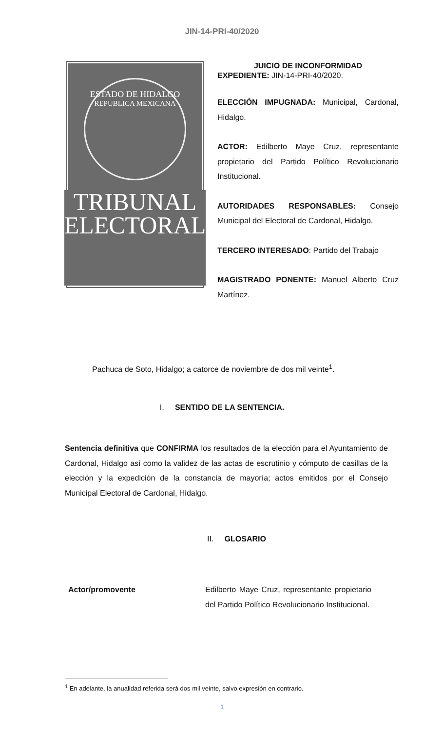JIN-14-PRI-40/2020
ESTADO DE HIDALGO
REPUBLICA MEXICANA
TRIBUNAL
ELECTORAL
JUICIO DE INCONFORMIDAD
EXPEDIENTE: JIN-14-PRI-40/2020.
ELECCIÓN IMPUGNADA: Municipal, Cardonal, Hidalgo.
ACTOR: Edilberto Maye Cruz, representante propietario del Partido Político Revolucionario Institucional.
AUTORIDADES RESPONSABLES: Consejo Municipal del Electoral de Cardonal, Hidalgo.
TERCERO INTERESADO: Partido del Trabajo
MAGISTRADO PONENTE: Manuel Alberto Cruz Martínez.
Pachuca de Soto, Hidalgo; a catorce de noviembre de dos mil veinte<sup>1</sup>.
I. SENTIDO DE LA SENTENCIA.
Sentencia definitiva que CONFIRMA los resultados de la elección para el Ayuntamiento de Cardonal, Hidalgo así como la validez de las actas de escrutinio y cómputo de casillas de la elección y la expedición de la constancia de mayoría; actos emitidos por el Consejo Municipal Electoral de Cardonal, Hidalgo.
II. GLOSARIO
Actor/promovente Edilberto Maye Cruz, representante propietario del Partido Político Revolucionario Institucional.
<sup>1</sup> En adelante, la anualidad referida será dos mil veinte, salvo expresión en contrario.
1